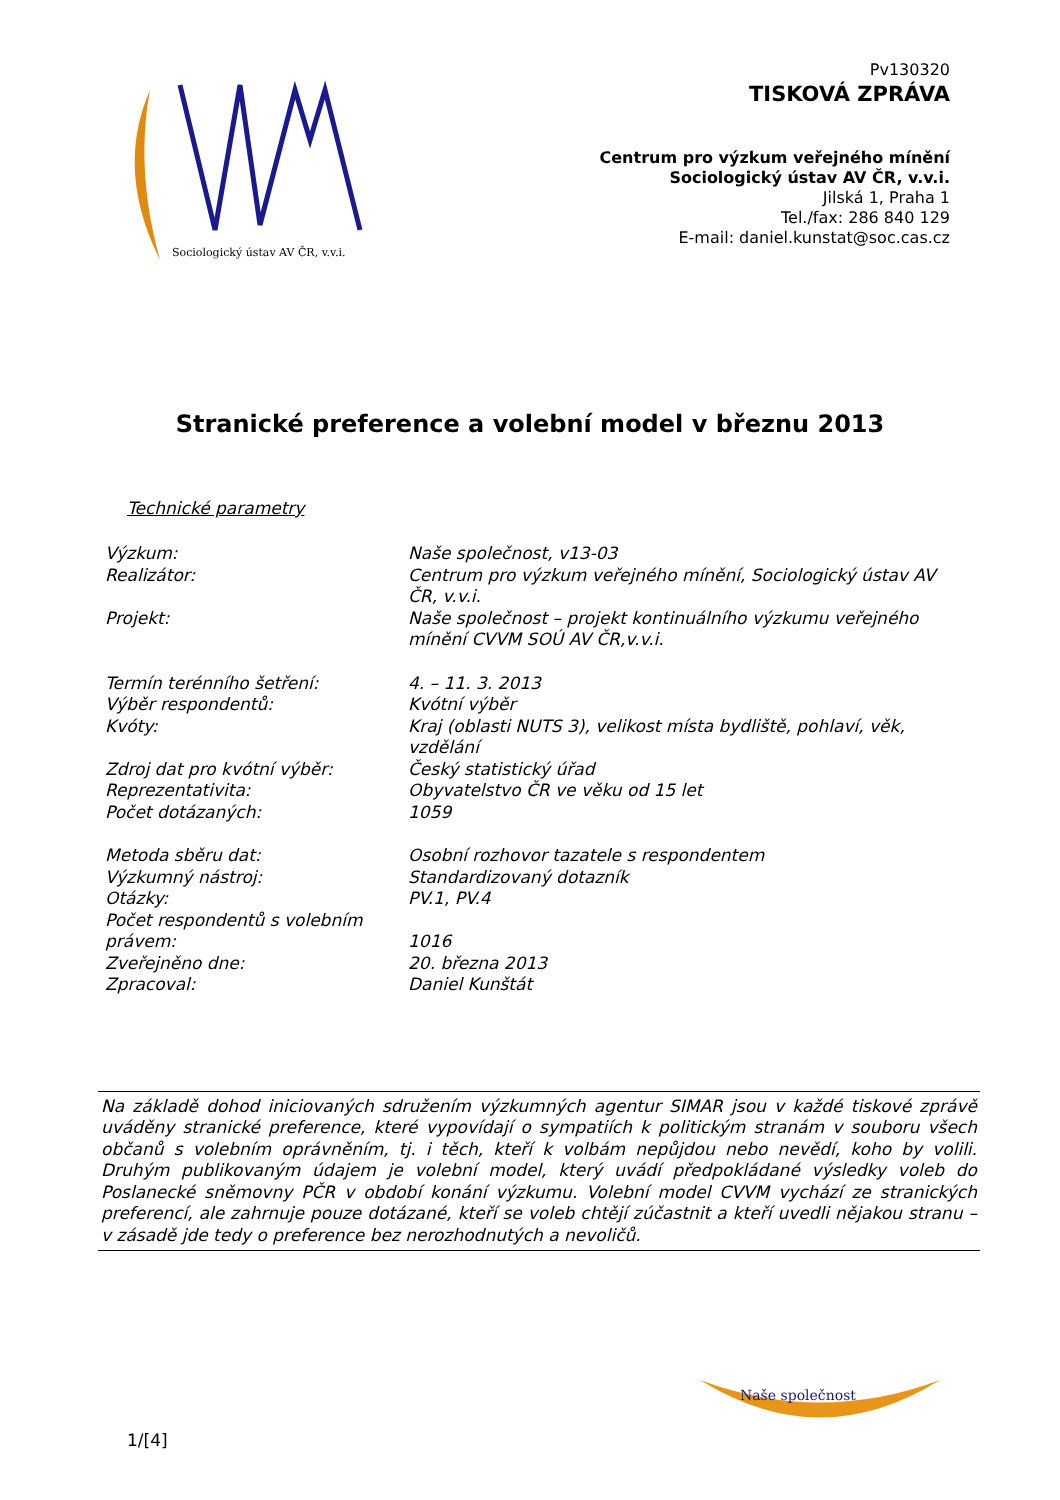Sociologický ústav AV ČR, v.v.i.
Pv130320
TISKOVÁ ZPRÁVA
Centrum pro výzkum veřejného mínění
Sociologický ústav AV ČR, v.v.i.
Jilská 1, Praha 1
Tel./fax: 286 840 129
E-mail: daniel.kunstat@soc.cas.cz
Stranické preference a volební model v březnu 2013
Technické parametry
| Výzkum: | Naše společnost, v13-03 |
| Realizátor: | Centrum pro výzkum veřejného mínění, Sociologický ústav AV ČR, v.v.i. |
| Projekt: | Naše společnost – projekt kontinuálního výzkumu veřejného mínění CVVM SOÚ AV ČR,v.v.i. |
| Termín terénního šetření: | 4. – 11. 3. 2013 |
| Výběr respondentů: | Kvótní výběr |
| Kvóty: | Kraj (oblasti NUTS 3), velikost místa bydliště, pohlaví, věk, vzdělání |
| Zdroj dat pro kvótní výběr: | Český statistický úřad |
| Reprezentativita: | Obyvatelstvo ČR ve věku od 15 let |
| Počet dotázaných: | 1059 |
| Metoda sběru dat: | Osobní rozhovor tazatele s respondentem |
| Výzkumný nástroj: | Standardizovaný dotazník |
| Otázky: | PV.1, PV.4 |
| Počet respondentů s volebním právem: | 1016 |
| Zveřejněno dne: | 20. března 2013 |
| Zpracoval: | Daniel Kunštát |
Na základě dohod iniciovaných sdružením výzkumných agentur SIMAR jsou v každé tiskové zprávě uváděny stranické preference, které vypovídají o sympatiích k politickým stranám v souboru všech občanů s volebním oprávněním, tj. i těch, kteří k volbám nepůjdou nebo nevědí, koho by volili. Druhým publikovaným údajem je volební model, který uvádí předpokládané výsledky voleb do Poslanecké sněmovny PČR v období konání výzkumu. Volební model CVVM vychází ze stranických preferencí, ale zahrnuje pouze dotázané, kteří se voleb chtějí zúčastnit a kteří uvedli nějakou stranu – v zásadě jde tedy o preference bez nerozhodnutých a nevoličů.
Naše společnost
1/[4]